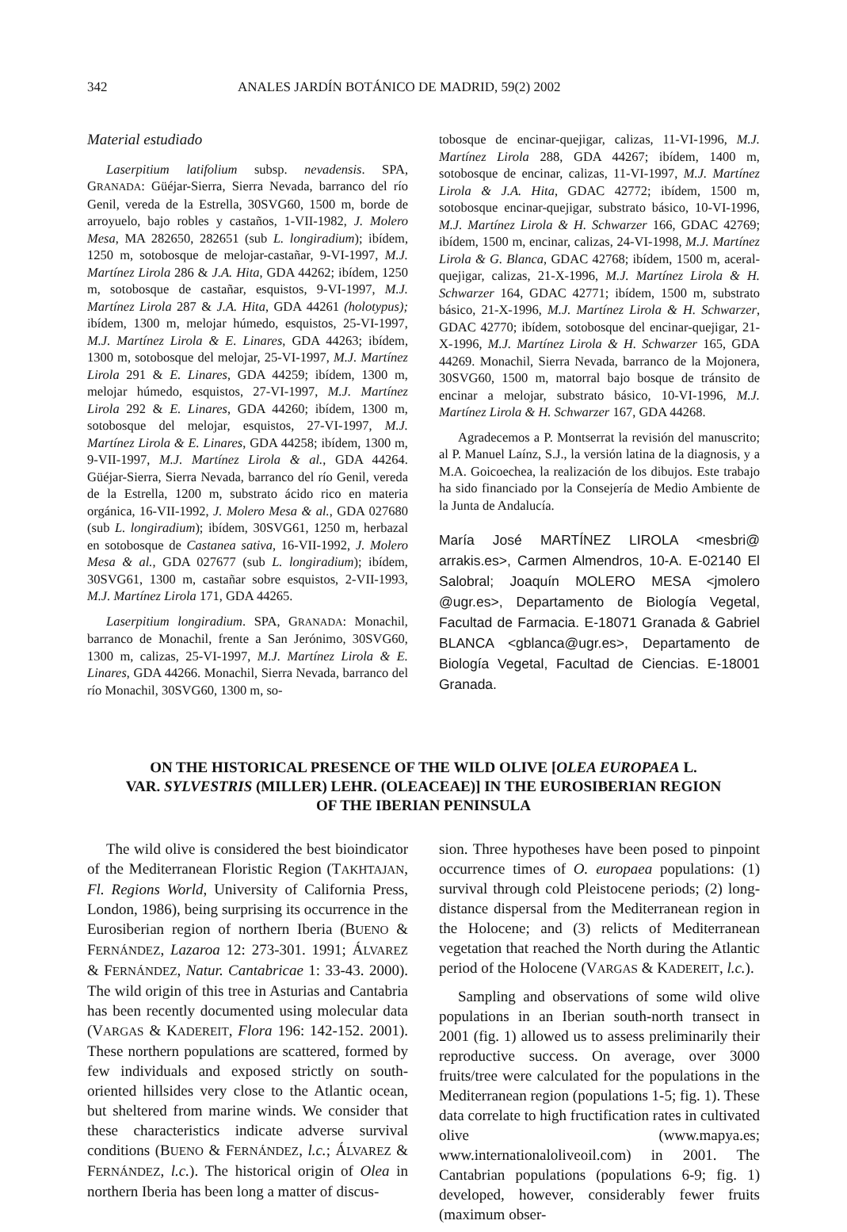342 ANALES JARDÍN BOTÁNICO DE MADRID, 59(2) 2002
Material estudiado
Laserpitium latifolium subsp. nevadensis. SPA, GRANADA: Güéjar-Sierra, Sierra Nevada, barranco del río Genil, vereda de la Estrella, 30SVG60, 1500 m, borde de arroyuelo, bajo robles y castaños, 1-VII-1982, J. Molero Mesa, MA 282650, 282651 (sub L. longiradium); ibídem, 1250 m, sotobosque de melojar-castañar, 9-VI-1997, M.J. Martínez Lirola 286 & J.A. Hita, GDA 44262; ibídem, 1250 m, sotobosque de castañar, esquistos, 9-VI-1997, M.J. Martínez Lirola 287 & J.A. Hita, GDA 44261 (holotypus); ibídem, 1300 m, melojar húmedo, esquistos, 25-VI-1997, M.J. Martínez Lirola & E. Linares, GDA 44263; ibídem, 1300 m, sotobosque del melojar, 25-VI-1997, M.J. Martínez Lirola 291 & E. Linares, GDA 44259; ibídem, 1300 m, melojar húmedo, esquistos, 27-VI-1997, M.J. Martínez Lirola 292 & E. Linares, GDA 44260; ibídem, 1300 m, sotobosque del melojar, esquistos, 27-VI-1997, M.J. Martínez Lirola & E. Linares, GDA 44258; ibídem, 1300 m, 9-VII-1997, M.J. Martínez Lirola & al., GDA 44264. Güéjar-Sierra, Sierra Nevada, barranco del río Genil, vereda de la Estrella, 1200 m, substrato ácido rico en materia orgánica, 16-VII-1992, J. Molero Mesa & al., GDA 027680 (sub L. longiradium); ibídem, 30SVG61, 1250 m, herbazal en sotobosque de Castanea sativa, 16-VII-1992, J. Molero Mesa & al., GDA 027677 (sub L. longiradium); ibídem, 30SVG61, 1300 m, castañar sobre esquistos, 2-VII-1993, M.J. Martínez Lirola 171, GDA 44265.
Laserpitium longiradium. SPA, GRANADA: Monachil, barranco de Monachil, frente a San Jerónimo, 30SVG60, 1300 m, calizas, 25-VI-1997, M.J. Martínez Lirola & E. Linares, GDA 44266. Monachil, Sierra Nevada, barranco del río Monachil, 30SVG60, 1300 m, so-
tobosque de encinar-quejigar, calizas, 11-VI-1996, M.J. Martínez Lirola 288, GDA 44267; ibídem, 1400 m, sotobosque de encinar, calizas, 11-VI-1997, M.J. Martínez Lirola & J.A. Hita, GDAC 42772; ibídem, 1500 m, sotobosque encinar-quejigar, substrato básico, 10-VI-1996, M.J. Martínez Lirola & H. Schwarzer 166, GDAC 42769; ibídem, 1500 m, encinar, calizas, 24-VI-1998, M.J. Martínez Lirola & G. Blanca, GDAC 42768; ibídem, 1500 m, aceral-quejigar, calizas, 21-X-1996, M.J. Martínez Lirola & H. Schwarzer 164, GDAC 42771; ibídem, 1500 m, substrato básico, 21-X-1996, M.J. Martínez Lirola & H. Schwarzer, GDAC 42770; ibídem, sotobosque del encinar-quejigar, 21-X-1996, M.J. Martínez Lirola & H. Schwarzer 165, GDA 44269. Monachil, Sierra Nevada, barranco de la Mojonera, 30SVG60, 1500 m, matorral bajo bosque de tránsito de encinar a melojar, substrato básico, 10-VI-1996, M.J. Martínez Lirola & H. Schwarzer 167, GDA 44268.
Agradecemos a P. Montserrat la revisión del manuscrito; al P. Manuel Laínz, S.J., la versión latina de la diagnosis, y a M.A. Goicoechea, la realización de los dibujos. Este trabajo ha sido financiado por la Consejería de Medio Ambiente de la Junta de Andalucía.
María José MARTÍNEZ LIROLA <mesbri@ arrakis.es>, Carmen Almendros, 10-A. E-02140 El Salobral; Joaquín MOLERO MESA <jmolero @ugr.es>, Departamento de Biología Vegetal, Facultad de Farmacia. E-18071 Granada & Gabriel BLANCA <gblanca@ugr.es>, Departamento de Biología Vegetal, Facultad de Ciencias. E-18001 Granada.
ON THE HISTORICAL PRESENCE OF THE WILD OLIVE [OLEA EUROPAEA L.
VAR. SYLVESTRIS (MILLER) LEHR. (OLEACEAE)] IN THE EUROSIBERIAN REGION
OF THE IBERIAN PENINSULA
The wild olive is considered the best bioindicator of the Mediterranean Floristic Region (TAKHTAJAN, Fl. Regions World, University of California Press, London, 1986), being surprising its occurrence in the Eurosiberian region of northern Iberia (BUENO & FERNÁNDEZ, Lazaroa 12: 273-301. 1991; ÁLVAREZ & FERNÁNDEZ, Natur. Cantabricae 1: 33-43. 2000). The wild origin of this tree in Asturias and Cantabria has been recently documented using molecular data (VARGAS & KADEREIT, Flora 196: 142-152. 2001). These northern populations are scattered, formed by few individuals and exposed strictly on south-oriented hillsides very close to the Atlantic ocean, but sheltered from marine winds. We consider that these characteristics indicate adverse survival conditions (BUENO & FERNÁNDEZ, l.c.; ÁLVAREZ & FERNÁNDEZ, l.c.). The historical origin of Olea in northern Iberia has been long a matter of discus-
sion. Three hypotheses have been posed to pinpoint occurrence times of O. europaea populations: (1) survival through cold Pleistocene periods; (2) long-distance dispersal from the Mediterranean region in the Holocene; and (3) relicts of Mediterranean vegetation that reached the North during the Atlantic period of the Holocene (VARGAS & KADEREIT, l.c.).
Sampling and observations of some wild olive populations in an Iberian south-north transect in 2001 (fig. 1) allowed us to assess preliminarily their reproductive success. On average, over 3000 fruits/tree were calculated for the populations in the Mediterranean region (populations 1-5; fig. 1). These data correlate to high fructification rates in cultivated olive (www.mapya.es; www.internationaloliveoil.com) in 2001. The Cantabrian populations (populations 6-9; fig. 1) developed, however, considerably fewer fruits (maximum obser-